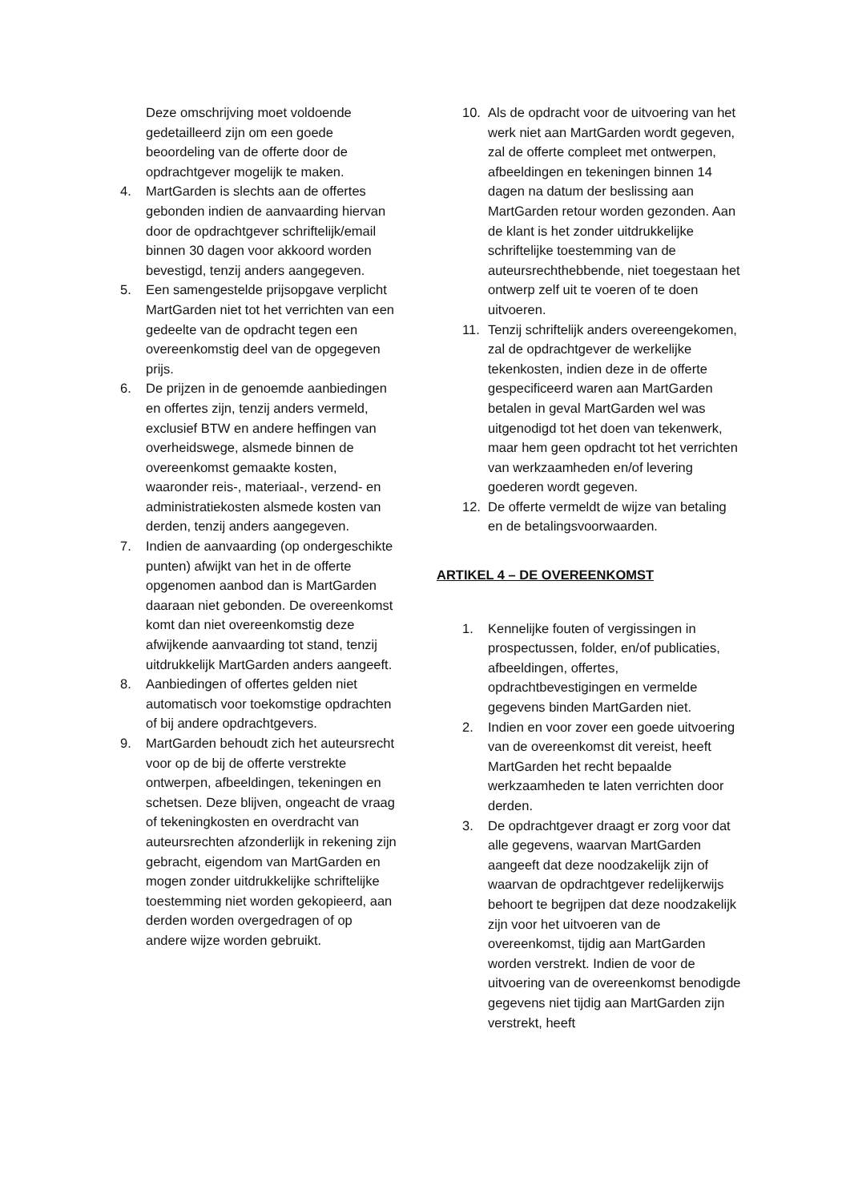Deze omschrijving moet voldoende gedetailleerd zijn om een goede beoordeling van de offerte door de opdrachtgever mogelijk te maken.
4. MartGarden is slechts aan de offertes gebonden indien de aanvaarding hiervan door de opdrachtgever schriftelijk/email binnen 30 dagen voor akkoord worden bevestigd, tenzij anders aangegeven.
5. Een samengestelde prijsopgave verplicht MartGarden niet tot het verrichten van een gedeelte van de opdracht tegen een overeenkomstig deel van de opgegeven prijs.
6. De prijzen in de genoemde aanbiedingen en offertes zijn, tenzij anders vermeld, exclusief BTW en andere heffingen van overheidswege, alsmede binnen de overeenkomst gemaakte kosten, waaronder reis-, materiaal-, verzend- en administratiekosten alsmede kosten van derden, tenzij anders aangegeven.
7. Indien de aanvaarding (op ondergeschikte punten) afwijkt van het in de offerte opgenomen aanbod dan is MartGarden daaraan niet gebonden. De overeenkomst komt dan niet overeenkomstig deze afwijkende aanvaarding tot stand, tenzij uitdrukkelijk MartGarden anders aangeeft.
8. Aanbiedingen of offertes gelden niet automatisch voor toekomstige opdrachten of bij andere opdrachtgevers.
9. MartGarden behoudt zich het auteursrecht voor op de bij de offerte verstrekte ontwerpen, afbeeldingen, tekeningen en schetsen. Deze blijven, ongeacht de vraag of tekeningkosten en overdracht van auteursrechten afzonderlijk in rekening zijn gebracht, eigendom van MartGarden en mogen zonder uitdrukkelijke schriftelijke toestemming niet worden gekopieerd, aan derden worden overgedragen of op andere wijze worden gebruikt.
10. Als de opdracht voor de uitvoering van het werk niet aan MartGarden wordt gegeven, zal de offerte compleet met ontwerpen, afbeeldingen en tekeningen binnen 14 dagen na datum der beslissing aan MartGarden retour worden gezonden. Aan de klant is het zonder uitdrukkelijke schriftelijke toestemming van de auteursrechthebbende, niet toegestaan het ontwerp zelf uit te voeren of te doen uitvoeren.
11. Tenzij schriftelijk anders overeengekomen, zal de opdrachtgever de werkelijke tekenkosten, indien deze in de offerte gespecificeerd waren aan MartGarden betalen in geval MartGarden wel was uitgenodigd tot het doen van tekenwerk, maar hem geen opdracht tot het verrichten van werkzaamheden en/of levering goederen wordt gegeven.
12. De offerte vermeldt de wijze van betaling en de betalingsvoorwaarden.
ARTIKEL 4 – DE OVEREENKOMST
1. Kennelijke fouten of vergissingen in prospectussen, folder, en/of publicaties, afbeeldingen, offertes, opdrachtbevestigingen en vermelde gegevens binden MartGarden niet.
2. Indien en voor zover een goede uitvoering van de overeenkomst dit vereist, heeft MartGarden het recht bepaalde werkzaamheden te laten verrichten door derden.
3. De opdrachtgever draagt er zorg voor dat alle gegevens, waarvan MartGarden aangeeft dat deze noodzakelijk zijn of waarvan de opdrachtgever redelijkerwijs behoort te begrijpen dat deze noodzakelijk zijn voor het uitvoeren van de overeenkomst, tijdig aan MartGarden worden verstrekt. Indien de voor de uitvoering van de overeenkomst benodigde gegevens niet tijdig aan MartGarden zijn verstrekt, heeft